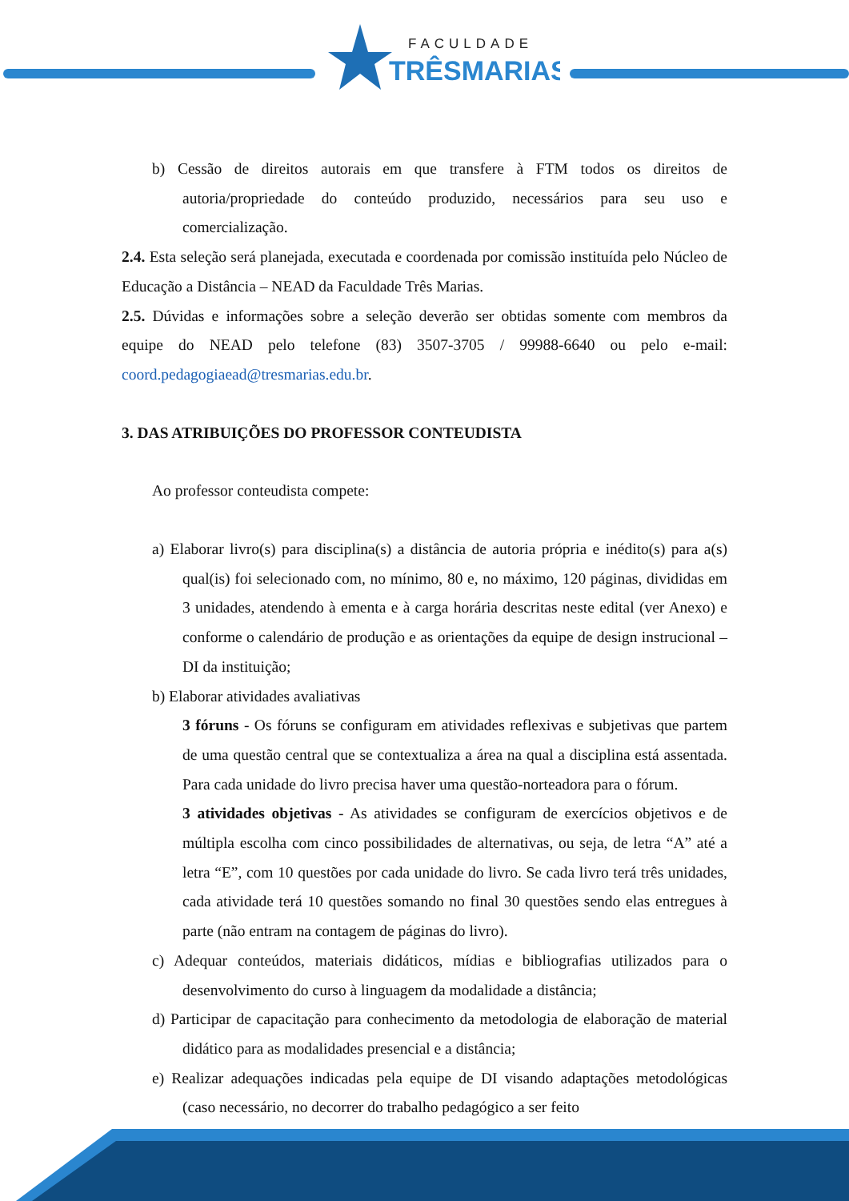FACULDADE
TRÊSMARIAS
b) Cessão de direitos autorais em que transfere à FTM todos os direitos de autoria/propriedade do conteúdo produzido, necessários para seu uso e comercialização.
2.4. Esta seleção será planejada, executada e coordenada por comissão instituída pelo Núcleo de Educação a Distância – NEAD da Faculdade Três Marias.
2.5. Dúvidas e informações sobre a seleção deverão ser obtidas somente com membros da equipe do NEAD pelo telefone (83) 3507-3705 / 99988-6640 ou pelo e-mail: coord.pedagogiaead@tresmarias.edu.br.
3. DAS ATRIBUIÇÕES DO PROFESSOR CONTEUDISTA
Ao professor conteudista compete:
a) Elaborar livro(s) para disciplina(s) a distância de autoria própria e inédito(s) para a(s) qual(is) foi selecionado com, no mínimo, 80 e, no máximo, 120 páginas, divididas em 3 unidades, atendendo à ementa e à carga horária descritas neste edital (ver Anexo) e conforme o calendário de produção e as orientações da equipe de design instrucional – DI da instituição;
b) Elaborar atividades avaliativas
3 fóruns - Os fóruns se configuram em atividades reflexivas e subjetivas que partem de uma questão central que se contextualiza a área na qual a disciplina está assentada. Para cada unidade do livro precisa haver uma questão-norteadora para o fórum.
3 atividades objetivas - As atividades se configuram de exercícios objetivos e de múltipla escolha com cinco possibilidades de alternativas, ou seja, de letra “A” até a letra “E”, com 10 questões por cada unidade do livro. Se cada livro terá três unidades, cada atividade terá 10 questões somando no final 30 questões sendo elas entregues à parte (não entram na contagem de páginas do livro).
c) Adequar conteúdos, materiais didáticos, mídias e bibliografias utilizados para o desenvolvimento do curso à linguagem da modalidade a distância;
d) Participar de capacitação para conhecimento da metodologia de elaboração de material didático para as modalidades presencial e a distância;
e) Realizar adequações indicadas pela equipe de DI visando adaptações metodológicas (caso necessário, no decorrer do trabalho pedagógico a ser feito